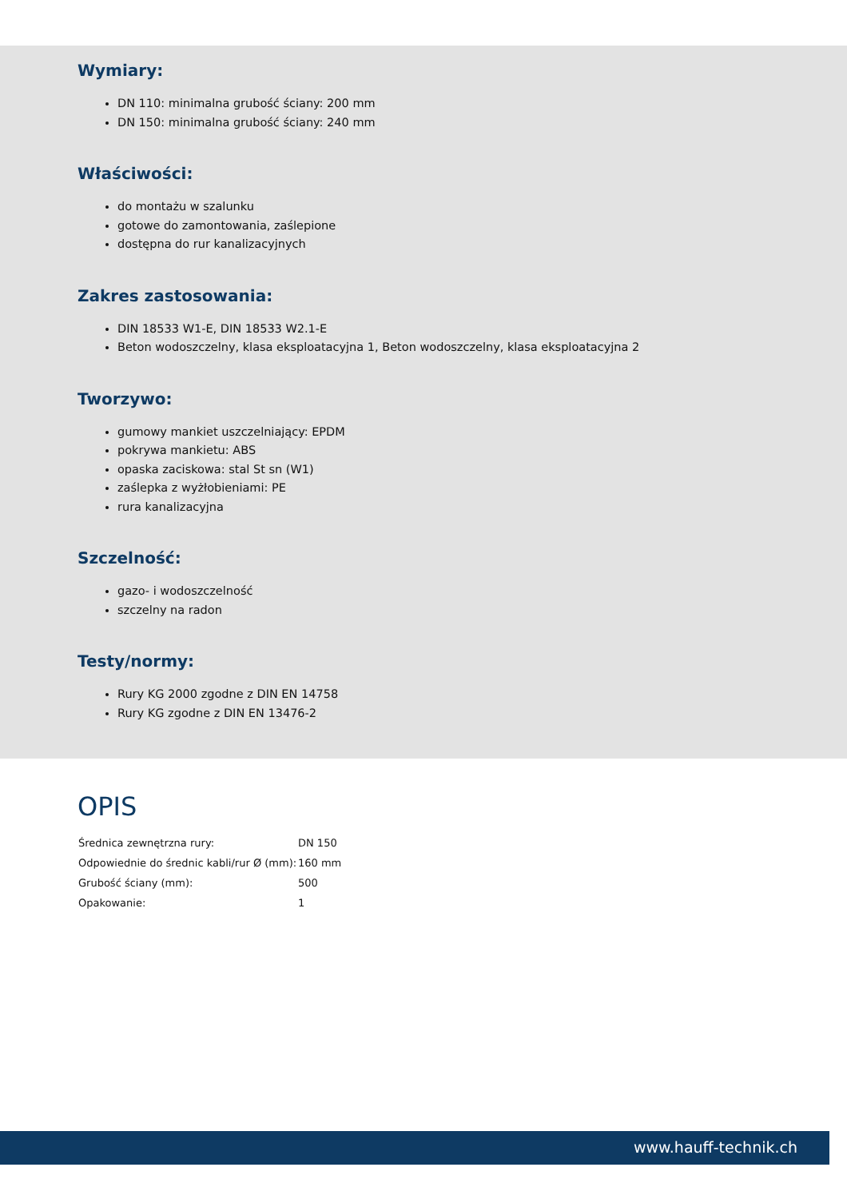Wymiary:
DN 110: minimalna grubość ściany: 200 mm
DN 150: minimalna grubość ściany: 240 mm
Właściwości:
do montażu w szalunku
gotowe do zamontowania, zaślepione
dostępna do rur kanalizacyjnych
Zakres zastosowania:
DIN 18533 W1-E, DIN 18533 W2.1-E
Beton wodoszczelny, klasa eksploatacyjna 1, Beton wodoszczelny, klasa eksploatacyjna 2
Tworzywo:
gumowy mankiet uszczelniający: EPDM
pokrywa mankietu: ABS
opaska zaciskowa: stal St sn (W1)
zaślepka z wyżłobieniami: PE
rura kanalizacyjna
Szczelność:
gazo- i wodoszczelność
szczelny na radon
Testy/normy:
Rury KG 2000 zgodne z DIN EN 14758
Rury KG zgodne z DIN EN 13476-2
OPIS
| Średnica zewnętrzna rury: | DN 150 |
| Odpowiednie do średnic kabli/rur Ø (mm): | 160 mm |
| Grubość ściany (mm): | 500 |
| Opakowanie: | 1 |
www.hauff-technik.ch